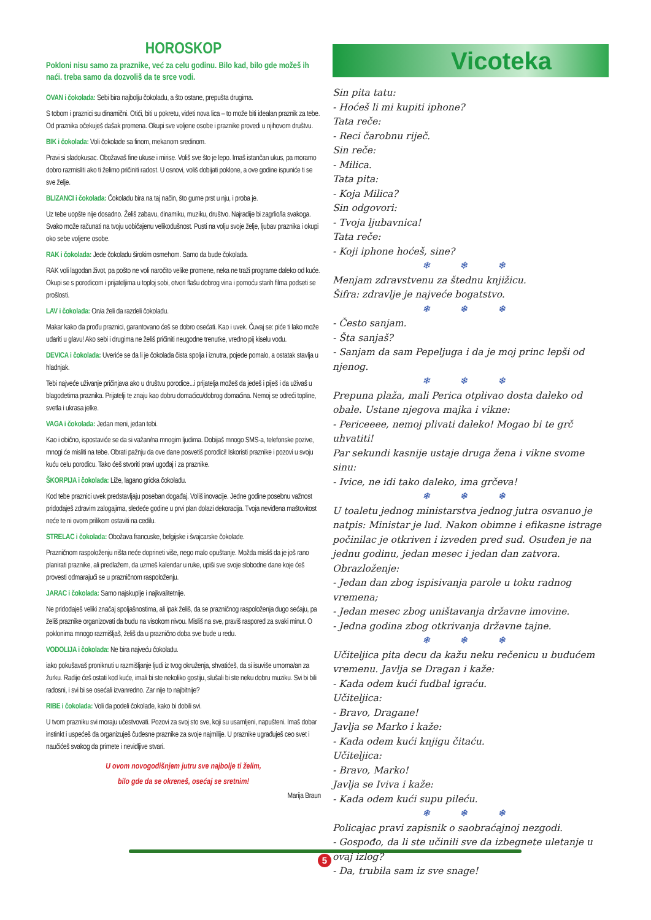HOROSKOP
Pokloni nisu samo za praznike, već za celu godinu. Bilo kad, bilo gde možeš ih naći. treba samo da dozvoliš da te srce vodi.
OVAN i čokolada: Sebi bira najbolju čokoladu, a što ostane, prepušta drugima.
S tobom i praznici su dinamični. Otići, biti u pokretu, videti nova lica – to može biti idealan praznik za tebe. Od praznika očekuješ dašak promena. Okupi sve voljene osobe i praznike provedi u njihovom društvu.
BIK i čokolada: Voli čokolade sa finom, mekanom sredinom.
Pravi si sladokusac. Obožavaš fine ukuse i mirise. Voliš sve što je lepo. Imaš istančan ukus, pa moramo dobro razmisliti ako ti želimo pričiniti radost. U osnovi, voliš dobijati poklone, a ove godine ispuniće ti se sve želje.
BLIZANCI i čokolada: Čokoladu bira na taj način, što gurne prst u nju, i proba je.
Uz tebe uopšte nije dosadno. Želiš zabavu, dinamiku, muziku, društvo. Najradije bi zagrlio/la svakoga. Svako može računati na tvoju uobičajenu velikodušnost. Pusti na volju svoje želje, ljubav praznika i okupi oko sebe voljene osobe.
RAK i čokolada: Jede čokoladu širokim osmehom. Samo da bude čokolada.
RAK voli lagodan život, pa pošto ne voli naročito velike promene, neka ne traži programe daleko od kuće. Okupi se s porodicom i prijateljima u toploj sobi, otvori flašu dobrog vina i pomoću starih filma podseti se prošlosti.
LAV i čokolada: On/a želi da razdeli čokoladu.
Makar kako da prođu praznici, garantovano ćeš se dobro osećati. Kao i uvek. Čuvaj se: piće ti lako može udariti u glavu! Ako sebi i drugima ne želiš pričiniti neugodne trenutke, vredno pij kiselu vodu.
DEVICA i čokolada: Uveriće se da li je čokolada čista spolja i iznutra, pojede pomalo, a ostatak stavlja u hladnjak.
Tebi najveće uživanje pričinjava ako u društvu porodice...i prijatelja možeš da jedeš i piješ i da uživaš u blagodetima praznika. Prijatelji te znaju kao dobru domaćicu/dobrog domaćina. Nemoj se odreći topline, svetla i ukrasa jelke.
VAGA i čokolada: Jedan meni, jedan tebi.
Kao i obično, ispostaviće se da si važan/na mnogim ljudima. Dobijaš mnogo SMS-a, telefonske pozive, mnogi će misliti na tebe. Obrati pažnju da ove dane posvetiš porodici! Iskoristi praznike i pozovi u svoju kuću celu porodicu. Tako ćeš stvoriti pravi ugođaj i za praznike.
ŠKORPIJA i čokolada: Liže, lagano gricka čokoladu.
Kod tebe praznici uvek predstavljaju poseban događaj. Voliš inovacije. Jedne godine posebnu važnost pridodaješ zdravim zalogajima, sledeće godine u prvi plan dolazi dekoracija. Tvoja neviđena maštovitost neće te ni ovom prilikom ostaviti na cedilu.
STRELAC i čokolada: Obožava francuske, belgijske i švajcarske čokolade.
Prazničnom raspoloženju ništa neće doprineti više, nego malo opuštanje. Možda misliš da je još rano planirati praznike, ali predlažem, da uzmeš kalendar u ruke, upiši sve svoje slobodne dane koje ćeš provesti odmarajući se u prazničnom raspoloženju.
JARAC i čokolada: Samo najskuplje i najkvalitetnije.
Ne pridodaješ veliki značaj spoljašnostima, ali ipak želiš, da se prazničnog raspoloženja dugo sećaju, pa želiš praznike organizovati da budu na visokom nivou. Misliš na sve, praviš raspored za svaki minut. O poklonima mnogo razmišljaš, želiš da u praznično doba sve bude u redu.
VODOLIJA i čokolada: Ne bira najveću čokoladu.
iako pokušavaš proniknuti u razmišljanje ljudi iz tvog okruženja, shvatićeš, da si isuviše umorna/an za žurku. Radije ćeš ostati kod kuće, imali bi ste nekoliko gostiju, slušali bi ste neku dobru muziku. Svi bi bili radosni, i svi bi se osećali izvanredno. Zar nije to najbitnije?
RIBE i čokolada: Voli da podeli čokolade, kako bi dobili svi.
U tvom prazniku svi moraju učestvovati. Pozovi za svoj sto sve, koji su usamljeni, napušteni. Imaš dobar instinkt i uspećeš da organizuješ čudesne praznike za svoje najmilije. U praznike ugrađuješ ceo svet i naučićeš svakog da primete i nevidljive stvari.
U ovom novogodišnjem jutru sve najbolje ti želim,
bilo gde da se okreneš, osećaj se sretnim!
Marija Braun
Vicoteka
Sin pita tatu:
- Hoćeš li mi kupiti iphone?
Tata reče:
- Reci čarobnu riječ.
Sin reče:
- Milica.
Tata pita:
- Koja Milica?
Sin odgovori:
- Tvoja ljubavnica!
Tata reče:
- Koji iphone hoćeš, sine?
❄ ❄ ❄
Menjam zdravstvenu za štednu knjižicu.
Šifra: zdravlje je najveće bogatstvo.
❄ ❄ ❄
- Često sanjam.
- Šta sanjaš?
- Sanjam da sam Pepeljuga i da je moj princ lepši od njenog.
❄ ❄ ❄
Prepuna plaža, mali Perica otplivao dosta daleko od obale. Ustane njegova majka i vikne:
- Periceeee, nemoj plivati daleko! Mogao bi te grč uhvatiti!
Par sekundi kasnije ustaje druga žena i vikne svome sinu:
- Ivice, ne idi tako daleko, ima grčeva!
❄ ❄ ❄
U toaletu jednog ministarstva jednog jutra osvanuo je natpis: Ministar je lud. Nakon obimne i efikasne istrage počinilac je otkriven i izveden pred sud. Osuđen je na jednu godinu, jedan mesec i jedan dan zatvora.
Obrazloženje:
- Jedan dan zbog ispisivanja parole u toku radnog vremena;
- Jedan mesec zbog uništavanja državne imovine.
- Jedna godina zbog otkrivanja državne tajne.
❄ ❄ ❄
Učiteljica pita decu da kažu neku rečenicu u budućem vremenu. Javlja se Dragan i kaže:
- Kada odem kući fudbal igraću.
Učiteljica:
- Bravo, Dragane!
Javlja se Marko i kaže:
- Kada odem kući knjigu čitaću.
Učiteljica:
- Bravo, Marko!
Javlja se Iviva i kaže:
- Kada odem kući supu pileću.
❄ ❄ ❄
Policajac pravi zapisnik o saobraćajnoj nezgodi.
- Gospođo, da li ste učinili sve da izbegnete uletanje u ovaj izlog?
- Da, trubila sam iz sve snage!
5